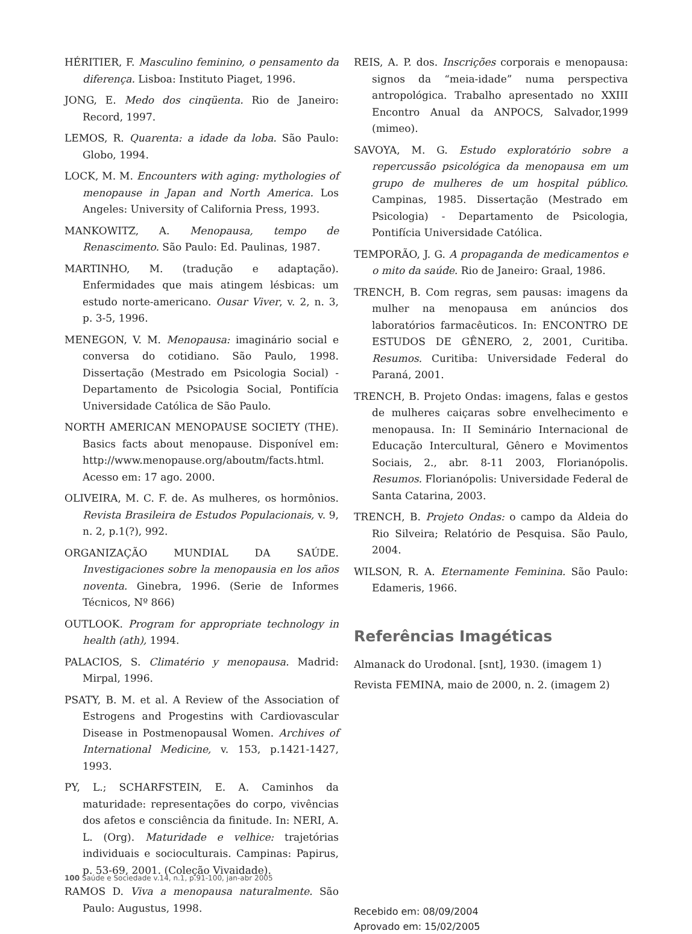HÉRITIER, F. Masculino feminino, o pensamento da diferença. Lisboa: Instituto Piaget, 1996.
JONG, E. Medo dos cinqüenta. Rio de Janeiro: Record, 1997.
LEMOS, R. Quarenta: a idade da loba. São Paulo: Globo, 1994.
LOCK, M. M. Encounters with aging: mythologies of menopause in Japan and North America. Los Angeles: University of California Press, 1993.
MANKOWITZ, A. Menopausa, tempo de Renascimento. São Paulo: Ed. Paulinas, 1987.
MARTINHO, M. (tradução e adaptação). Enfermidades que mais atingem lésbicas: um estudo norte-americano. Ousar Viver, v. 2, n. 3, p. 3-5, 1996.
MENEGON, V. M. Menopausa: imaginário social e conversa do cotidiano. São Paulo, 1998. Dissertação (Mestrado em Psicologia Social) - Departamento de Psicologia Social, Pontifícia Universidade Católica de São Paulo.
NORTH AMERICAN MENOPAUSE SOCIETY (THE). Basics facts about menopause. Disponível em: http://www.menopause.org/aboutm/facts.html. Acesso em: 17 ago. 2000.
OLIVEIRA, M. C. F. de. As mulheres, os hormônios. Revista Brasileira de Estudos Populacionais, v. 9, n. 2, p.1(?), 992.
ORGANIZAÇÃO MUNDIAL DA SAÚDE. Investigaciones sobre la menopausia en los años noventa. Ginebra, 1996. (Serie de Informes Técnicos, Nº 866)
OUTLOOK. Program for appropriate technology in health (ath), 1994.
PALACIOS, S. Climatério y menopausa. Madrid: Mirpal, 1996.
PSATY, B. M. et al. A Review of the Association of Estrogens and Progestins with Cardiovascular Disease in Postmenopausal Women. Archives of International Medicine, v. 153, p.1421-1427, 1993.
PY, L.; SCHARFSTEIN, E. A. Caminhos da maturidade: representações do corpo, vivências dos afetos e consciência da finitude. In: NERI, A. L. (Org). Maturidade e velhice: trajetórias individuais e socioculturais. Campinas: Papirus, p. 53-69, 2001. (Coleção Vivaidade).
RAMOS D. Viva a menopausa naturalmente. São Paulo: Augustus, 1998.
REIS, A. P. dos. Inscrições corporais e menopausa: signos da “meia-idade” numa perspectiva antropológica. Trabalho apresentado no XXIII Encontro Anual da ANPOCS, Salvador,1999 (mimeo).
SAVOYA, M. G. Estudo exploratório sobre a repercussão psicológica da menopausa em um grupo de mulheres de um hospital público. Campinas, 1985. Dissertação (Mestrado em Psicologia) - Departamento de Psicologia, Pontifícia Universidade Católica.
TEMPORÃO, J. G. A propaganda de medicamentos e o mito da saúde. Rio de Janeiro: Graal, 1986.
TRENCH, B. Com regras, sem pausas: imagens da mulher na menopausa em anúncios dos laboratórios farmacêuticos. In: ENCONTRO DE ESTUDOS DE GÊNERO, 2, 2001, Curitiba. Resumos. Curitiba: Universidade Federal do Paraná, 2001.
TRENCH, B. Projeto Ondas: imagens, falas e gestos de mulheres caiçaras sobre envelhecimento e menopausa. In: II Seminário Internacional de Educação Intercultural, Gênero e Movimentos Sociais, 2., abr. 8-11 2003, Florianópolis. Resumos. Florianópolis: Universidade Federal de Santa Catarina, 2003.
TRENCH, B. Projeto Ondas: o campo da Aldeia do Rio Silveira; Relatório de Pesquisa. São Paulo, 2004.
WILSON, R. A. Eternamente Feminina. São Paulo: Edameris, 1966.
Referências Imagéticas
Almanack do Urodonal. [snt], 1930. (imagem 1)
Revista FEMINA, maio de 2000, n. 2. (imagem 2)
Recebido em: 08/09/2004
Aprovado em: 15/02/2005
100 Saúde e Sociedade v.14, n.1, p.91-100, jan-abr 2005